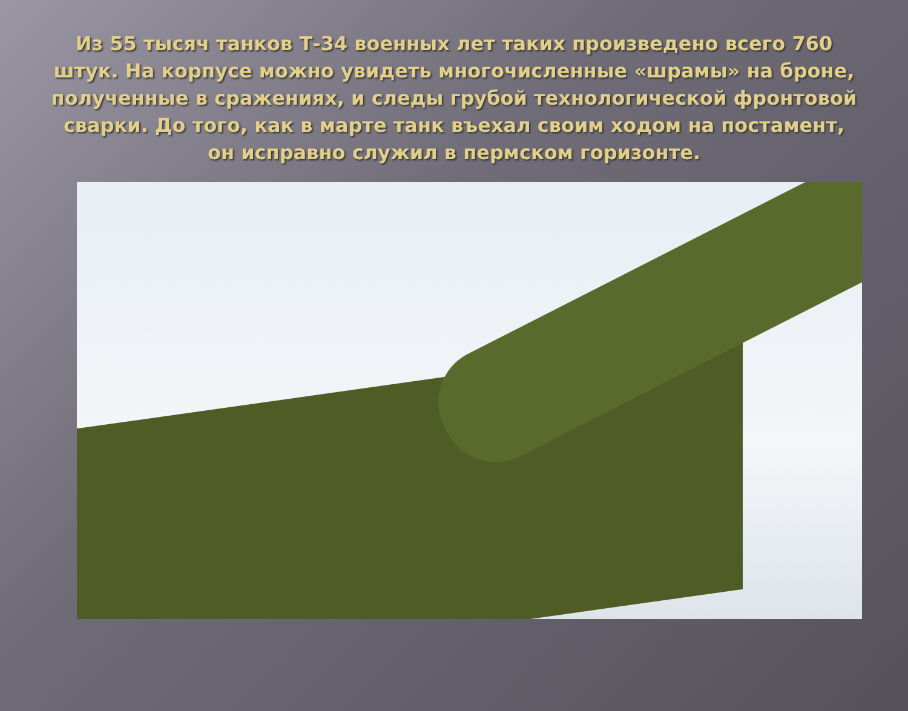Из 55 тысяч танков Т-34 военных лет таких произведено всего 760 штук. На корпусе можно увидеть многочисленные «шрамы» на броне, полученные в сражениях, и следы грубой технологической фронтовой сварки. До того, как в марте танк въехал своим ходом на постамент, он исправно служил в пермском горизонте.